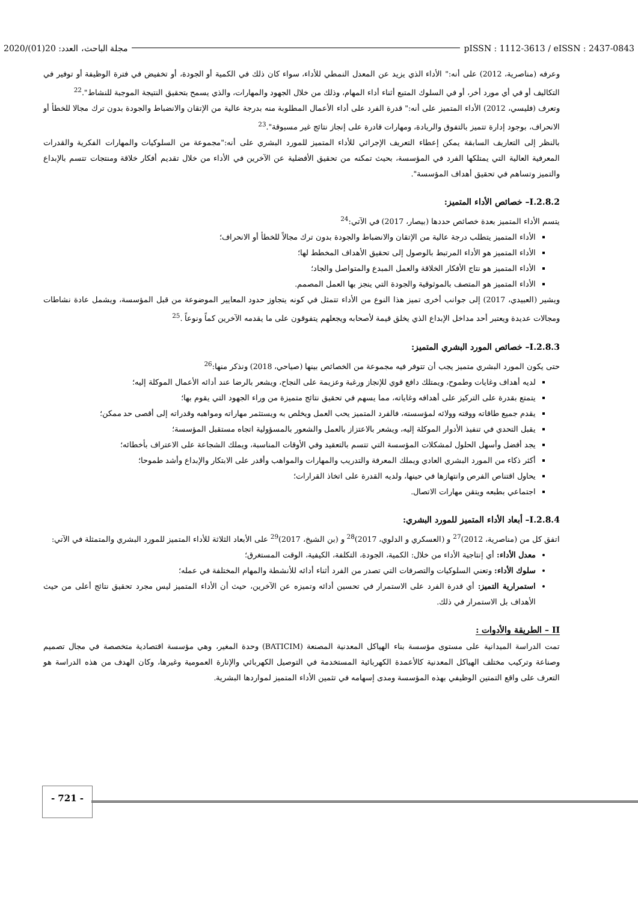2020/(01)20 :مجلة الباحث، العدد pISSN : 1112-3613 / eISSN : 2437-0843
وعرفه (مناصرية، 2012) على أنه:" الأداء الذي يزيد عن المعدل النمطي للأداء، سواء كان ذلك في الكمية أو الجودة، أو تخفيض في فترة الوظيفة أو توفير في التكاليف أو في أي مورد أخر، أو في السلوك المتبع أثناء أداء المهام، وذلك من خلال الجهود والمهارات، والذي يسمح بتحقيق النتيجة الموجبة للنشاط".<sup>22</sup>
وتعرف (فليسي، 2012) الأداء المتميز على أنه:" قدرة الفرد على أداء الأعمال المطلوبة منه بدرجة عالية من الإتقان والانضباط والجودة بدون ترك مجالا للخطأ أو الانحراف، بوجود إدارة تتميز بالتفوق والريادة، ومهارات قادرة على إنجاز نتائج غير مسبوقة".<sup>23</sup>
بالنظر إلى التعاريف السابقة يمكن إعطاء التعريف الإجرائي للأداء المتميز للمورد البشري على أنه:"مجموعة من السلوكيات والمهارات الفكرية والقدرات المعرفية العالية التي يمتلكها الفرد في المؤسسة، بحيث تمكنه من تحقيق الأفضلية عن الآخرين في الأداء من خلال تقديم أفكار خلاقة ومنتجات تتسم بالإبداع والتميز وتساهم في تحقيق أهداف المؤسسة".
I.2.8.2– خصائص الأداء المتميز:
يتسم الأداء المتميز بعدة خصائص حددها (بيصار، 2017) في الآتي:<sup>24</sup>
الأداء المتميز يتطلب درجة عالية من الإتقان والانضباط والجودة بدون ترك مجالاً للخطأ أو الانحراف؛
الأداء المتميز هو الأداء المرتبط بالوصول إلى تحقيق الأهداف المخطط لها؛
الأداء المتميز هو نتاج الأفكار الخلاقة والعمل المبدع والمتواصل والجاد؛
الأداء المتميز هو المتصف بالموثوقية والجودة التي ينجز بها العمل المصمم.
ويشير (العبيدي، 2017) إلى جوانب أخرى تميز هذا النوع من الأداء تتمثل في كونه يتجاوز حدود المعايير الموضوعة من قبل المؤسسة، ويشمل عادة نشاطات ومجالات عديدة ويعتبر أحد مداخل الإبداع الذي يخلق قيمة لأصحابه ويجعلهم يتفوقون على ما يقدمه الآخرين كماً ونوعاً .<sup>25</sup>
I.2.8.3– خصائص المورد البشري المتميز:
حتى يكون المورد البشري متميز يجب أن تتوفر فيه مجموعة من الخصائص بينها (صياحي، 2018) ونذكر منها:<sup>26</sup>
لديه أهداف وغايات وطموح، ويمتلك دافع قوي للإنجاز ورغبة وعزيمة على النجاح، ويشعر بالرضا عند أدائه الأعمال الموكلة إليه؛
يتمتع بقدرة على التركيز على أهدافه وغاياته، مما يسهم في تحقيق نتائج متميزة من وراء الجهود التي يقوم بها؛
يقدم جميع طاقاته ووقته وولائه لمؤسسته، فالفرد المتميز يحب العمل ويخلص به ويستثمر مهاراته ومواهبه وقدراته إلى أقصى حد ممكن؛
يقبل التحدي في تنفيذ الأدوار الموكلة إليه، ويشعر بالاعتزاز بالعمل والشعور بالمسؤولية اتجاه مستقبل المؤسسة؛
يجد أفضل وأسهل الحلول لمشكلات المؤسسة التي تتسم بالتعقيد وفي الأوقات المناسبة، ويملك الشجاعة على الاعتراف بأخطائه؛
أكثر ذكاء من المورد البشري العادي ويملك المعرفة والتدريب والمهارات والمواهب وأقدر على الابتكار والإبداع وأشد طموحا؛
يحاول اقتناص الفرص وانتهازها في حينها، ولديه القدرة على اتخاذ القرارات؛
اجتماعي بطبعه ويتقن مهارات الاتصال.
I.2.8.4– أبعاد الأداء المتميز للمورد البشري:
اتفق كل من (مناصرية، 2012)<sup>27</sup> و (العسكري و الدلوي، 2017)<sup>28</sup> و (بن الشيخ، 2017)<sup>29</sup> على الأبعاد الثلاثة للأداء المتميز للمورد البشري والمتمثلة في الآتي:
معدل الأداء: أي إنتاجية الأداء من خلال: الكمية، الجودة، التكلفة، الكيفية، الوقت المستغرق؛
سلوك الأداء: وتعني السلوكيات والتصرفات التي تصدر من الفرد أثناء أدائه للأنشطة والمهام المختلفة في عمله؛
استمرارية التميز: أي قدرة الفرد على الاستمرار في تحسين أدائه وتميزه عن الآخرين، حيث أن الأداء المتميز ليس مجرد تحقيق نتائج أعلى من حيث الأهداف بل الاستمرار في ذلك.
II – الطريقة والأدوات :
تمت الدراسة الميدانية على مستوى مؤسسة بناء الهياكل المعدنية المصنعة (BATICIM) وحدة المغير، وهي مؤسسة اقتصادية متخصصة في مجال تصميم وصناعة وتركيب مختلف الهياكل المعدنية كالأعمدة الكهربائية المستخدمة في التوصيل الكهربائي والإنارة العمومية وغيرها، وكان الهدف من هذه الدراسة هو التعرف على واقع التمتين الوظيفي بهذه المؤسسة ومدى إسهامه في تثمين الأداء المتميز لمواردها البشرية.
- 721 -